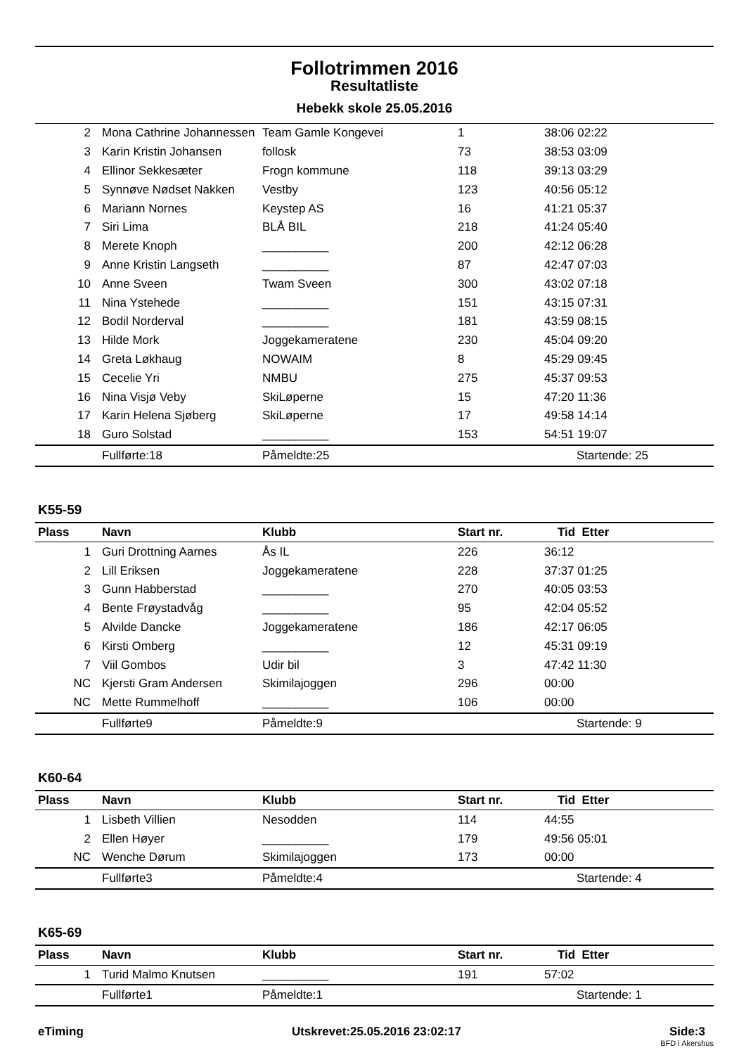Follotrimmen 2016
Resultatliste
Hebekk skole 25.05.2016
| 2 | Mona Cathrine Johannessen | Team Gamle Kongevei | 1 | 38:06 02:22 |
| 3 | Karin Kristin Johansen | follosk | 73 | 38:53 03:09 |
| 4 | Ellinor Sekkesæter | Frogn kommune | 118 | 39:13 03:29 |
| 5 | Synnøve Nødset Nakken | Vestby | 123 | 40:56 05:12 |
| 6 | Mariann Nornes | Keystep AS | 16 | 41:21 05:37 |
| 7 | Siri Lima | BLÅ BIL | 218 | 41:24 05:40 |
| 8 | Merete Knoph | __________ | 200 | 42:12 06:28 |
| 9 | Anne Kristin Langseth | __________ | 87 | 42:47 07:03 |
| 10 | Anne Sveen | Twam Sveen | 300 | 43:02 07:18 |
| 11 | Nina Ystehede | __________ | 151 | 43:15 07:31 |
| 12 | Bodil Norderval | __________ | 181 | 43:59 08:15 |
| 13 | Hilde Mork | Joggekameratene | 230 | 45:04 09:20 |
| 14 | Greta Løkhaug | NOWAIM | 8 | 45:29 09:45 |
| 15 | Cecelie Yri | NMBU | 275 | 45:37 09:53 |
| 16 | Nina Visjø Veby | SkiLøperne | 15 | 47:20 11:36 |
| 17 | Karin Helena Sjøberg | SkiLøperne | 17 | 49:58 14:14 |
| 18 | Guro Solstad | __________ | 153 | 54:51 19:07 |
| | Fullførte:18 | Påmeldte:25 | | Startende: 25 |
K55-59
| Plass | Navn | Klubb | Start nr. | Tid Etter |
| --- | --- | --- | --- | --- |
| 1 | Guri Drottning Aarnes | Ås IL | 226 | 36:12 |
| 2 | Lill Eriksen | Joggekameratene | 228 | 37:37 01:25 |
| 3 | Gunn Habberstad | __________ | 270 | 40:05 03:53 |
| 4 | Bente Frøystadvåg | __________ | 95 | 42:04 05:52 |
| 5 | Alvilde Dancke | Joggekameratene | 186 | 42:17 06:05 |
| 6 | Kirsti Omberg | __________ | 12 | 45:31 09:19 |
| 7 | Viil Gombos | Udir bil | 3 | 47:42 11:30 |
| NC | Kjersti Gram Andersen | Skimilajoggen | 296 | 00:00 |
| NC | Mette Rummelhoff | __________ | 106 | 00:00 |
| | Fullførte9 | Påmeldte:9 | | Startende: 9 |
K60-64
| Plass | Navn | Klubb | Start nr. | Tid Etter |
| --- | --- | --- | --- | --- |
| 1 | Lisbeth Villien | Nesodden | 114 | 44:55 |
| 2 | Ellen Høyer | __________ | 179 | 49:56 05:01 |
| NC | Wenche Dørum | Skimilajoggen | 173 | 00:00 |
| | Fullførte3 | Påmeldte:4 | | Startende: 4 |
K65-69
| Plass | Navn | Klubb | Start nr. | Tid Etter |
| --- | --- | --- | --- | --- |
| 1 | Turid Malmo Knutsen | __________ | 191 | 57:02 |
| | Fullførte1 | Påmeldte:1 | | Startende: 1 |
eTiming Utskrevet:25.05.2016 23:02:17 Side:3
BFD i Akershus